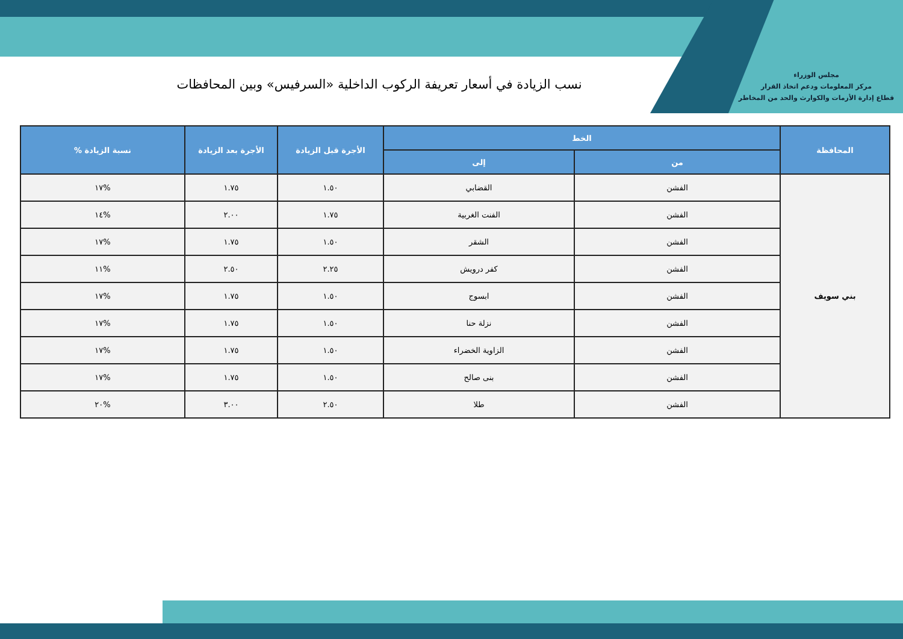مجلس الوزراء
مركز المعلومات ودعم اتخاذ القرار
قطاع إدارة الأزمات والكوارث والحد من المخاطر
نسب الزيادة في أسعار تعريفة الركوب الداخلية «السرفيس» وبين المحافظات
| المحافظة | الخط | | الأجرة قبل الزيادة | الأجرة بعد الزيادة | نسبة الزيادة % |
| --- | --- | --- | --- | --- | --- |
| | من | إلى | | | |
| بني سويف | الفشن | القضابي | ١.٥٠ | ١.٧٥ | %١٧ |
| | الفشن | الفنت الغربية | ١.٧٥ | ٢.٠٠ | %١٤ |
| | الفشن | الشقر | ١.٥٠ | ١.٧٥ | %١٧ |
| | الفشن | كفر درويش | ٢.٢٥ | ٢.٥٠ | %١١ |
| | الفشن | ابسوج | ١.٥٠ | ١.٧٥ | %١٧ |
| | الفشن | نزلة حنا | ١.٥٠ | ١.٧٥ | %١٧ |
| | الفشن | الزاوية الخضراء | ١.٥٠ | ١.٧٥ | %١٧ |
| | الفشن | بنى صالح | ١.٥٠ | ١.٧٥ | %١٧ |
| | الفشن | طلا | ٢.٥٠ | ٣.٠٠ | %٢٠ |